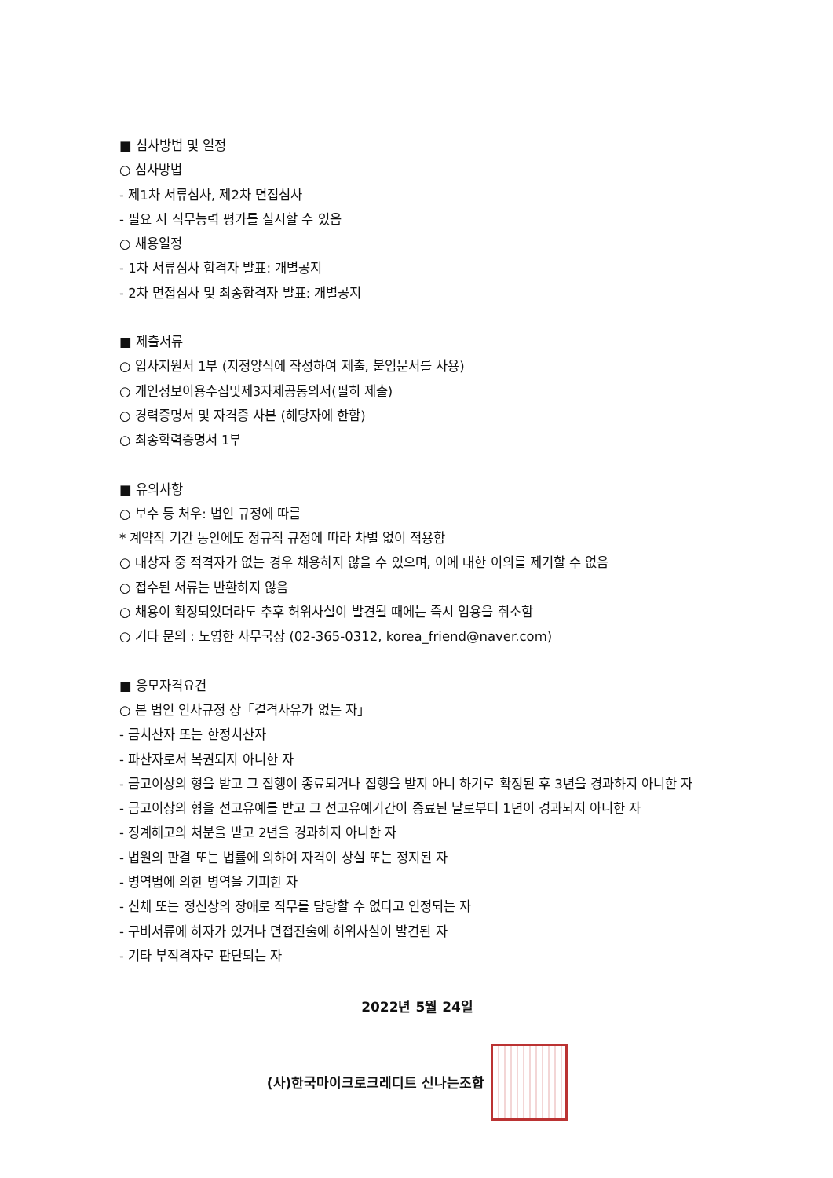■ 심사방법 및 일정
○ 심사방법
- 제1차 서류심사, 제2차 면접심사
- 필요 시 직무능력 평가를 실시할 수 있음
○ 채용일정
- 1차 서류심사 합격자 발표: 개별공지
- 2차 면접심사 및 최종합격자 발표: 개별공지
■ 제출서류
○ 입사지원서 1부 (지정양식에 작성하여 제출, 붙임문서를 사용)
○ 개인정보이용수집및제3자제공동의서(필히 제출)
○ 경력증명서 및 자격증 사본 (해당자에 한함)
○ 최종학력증명서 1부
■ 유의사항
○ 보수 등 처우: 법인 규정에 따름
* 계약직 기간 동안에도 정규직 규정에 따라 차별 없이 적용함
○ 대상자 중 적격자가 없는 경우 채용하지 않을 수 있으며, 이에 대한 이의를 제기할 수 없음
○ 접수된 서류는 반환하지 않음
○ 채용이 확정되었더라도 추후 허위사실이 발견될 때에는 즉시 임용을 취소함
○ 기타 문의 : 노영한 사무국장 (02-365-0312, korea_friend@naver.com)
■ 응모자격요건
○ 본 법인 인사규정 상「결격사유가 없는 자」
- 금치산자 또는 한정치산자
- 파산자로서 복권되지 아니한 자
- 금고이상의 형을 받고 그 집행이 종료되거나 집행을 받지 아니 하기로 확정된 후 3년을 경과하지 아니한 자
- 금고이상의 형을 선고유예를 받고 그 선고유예기간이 종료된 날로부터 1년이 경과되지 아니한 자
- 징계해고의 처분을 받고 2년을 경과하지 아니한 자
- 법원의 판결 또는 법률에 의하여 자격이 상실 또는 정지된 자
- 병역법에 의한 병역을 기피한 자
- 신체 또는 정신상의 장애로 직무를 담당할 수 없다고 인정되는 자
- 구비서류에 하자가 있거나 면접진술에 허위사실이 발견된 자
- 기타 부적격자로 판단되는 자
2022년 5월 24일
(사)한국마이크로크레디트 신나는조합